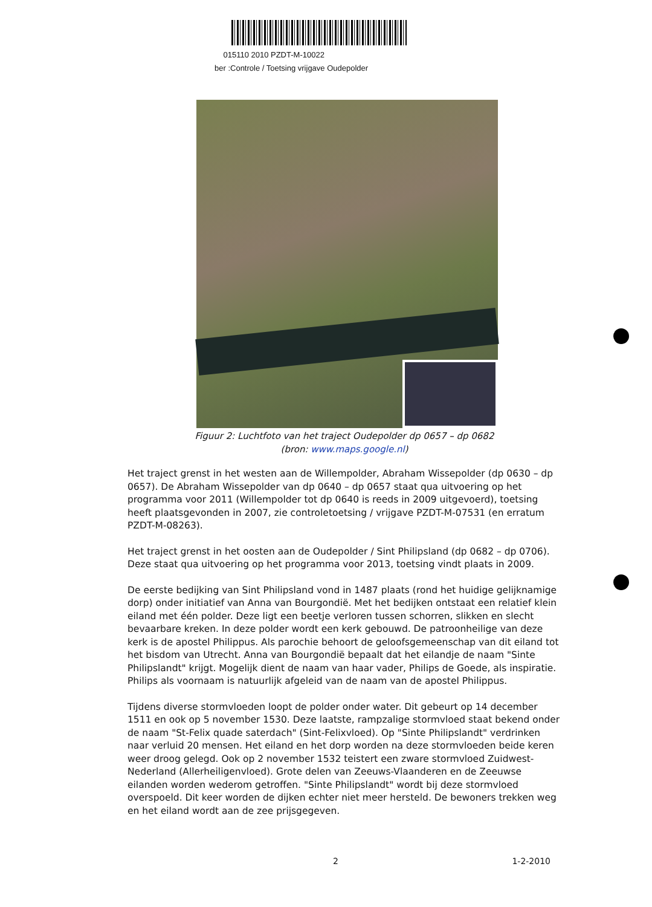015110 2010 PZDT-M-10022
ber :Controle / Toetsing vrijgave Oudepolder
Figuur 2: Luchtfoto van het traject Oudepolder dp 0657 – dp 0682
(bron: www.maps.google.nl)
Het traject grenst in het westen aan de Willempolder, Abraham Wissepolder (dp 0630 – dp 0657). De Abraham Wissepolder van dp 0640 – dp 0657 staat qua uitvoering op het programma voor 2011 (Willempolder tot dp 0640 is reeds in 2009 uitgevoerd), toetsing heeft plaatsgevonden in 2007, zie controletoetsing / vrijgave PZDT-M-07531 (en erratum PZDT-M-08263).
Het traject grenst in het oosten aan de Oudepolder / Sint Philipsland (dp 0682 – dp 0706). Deze staat qua uitvoering op het programma voor 2013, toetsing vindt plaats in 2009.
De eerste bedijking van Sint Philipsland vond in 1487 plaats (rond het huidige gelijknamige dorp) onder initiatief van Anna van Bourgondië. Met het bedijken ontstaat een relatief klein eiland met één polder. Deze ligt een beetje verloren tussen schorren, slikken en slecht bevaarbare kreken. In deze polder wordt een kerk gebouwd. De patroonheilige van deze kerk is de apostel Philippus. Als parochie behoort de geloofsgemeenschap van dit eiland tot het bisdom van Utrecht. Anna van Bourgondië bepaalt dat het eilandje de naam "Sinte Philipslandt" krijgt. Mogelijk dient de naam van haar vader, Philips de Goede, als inspiratie. Philips als voornaam is natuurlijk afgeleid van de naam van de apostel Philippus.
Tijdens diverse stormvloeden loopt de polder onder water. Dit gebeurt op 14 december 1511 en ook op 5 november 1530. Deze laatste, rampzalige stormvloed staat bekend onder de naam "St-Felix quade saterdach" (Sint-Felixvloed). Op "Sinte Philipslandt" verdrinken naar verluid 20 mensen. Het eiland en het dorp worden na deze stormvloeden beide keren weer droog gelegd. Ook op 2 november 1532 teistert een zware stormvloed Zuidwest-Nederland (Allerheiligenvloed). Grote delen van Zeeuws-Vlaanderen en de Zeeuwse eilanden worden wederom getroffen. "Sinte Philipslandt" wordt bij deze stormvloed overspoeld. Dit keer worden de dijken echter niet meer hersteld. De bewoners trekken weg en het eiland wordt aan de zee prijsgegeven.
2 1-2-2010